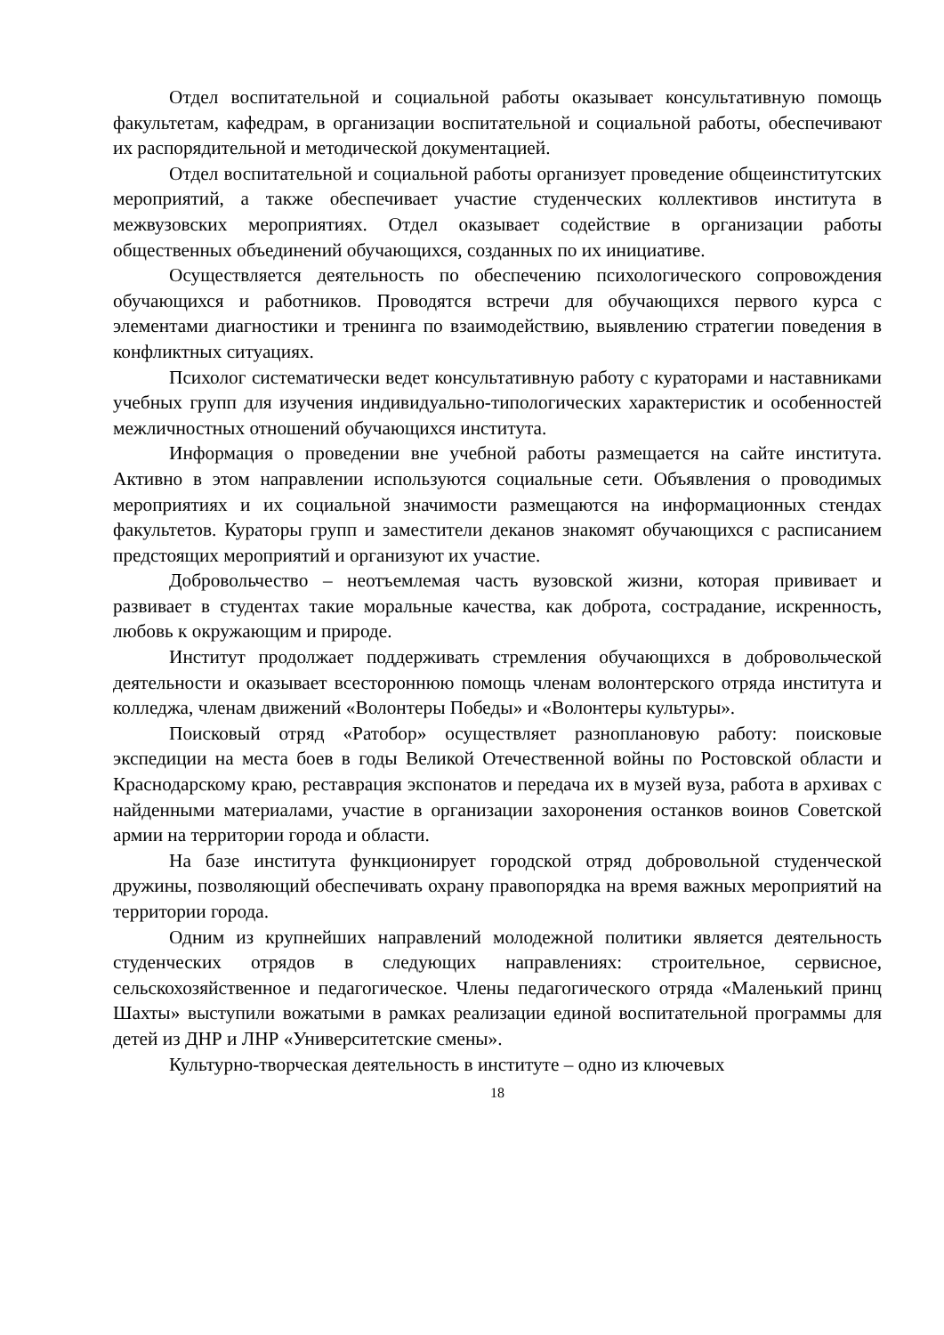Отдел воспитательной и социальной работы оказывает консультативную помощь факультетам, кафедрам, в организации воспитательной и социальной работы, обеспечивают их распорядительной и методической документацией.
Отдел воспитательной и социальной работы организует проведение общеинститутских мероприятий, а также обеспечивает участие студенческих коллективов института в межвузовских мероприятиях. Отдел оказывает содействие в организации работы общественных объединений обучающихся, созданных по их инициативе.
Осуществляется деятельность по обеспечению психологического сопровождения обучающихся и работников. Проводятся встречи для обучающихся первого курса с элементами диагностики и тренинга по взаимодействию, выявлению стратегии поведения в конфликтных ситуациях.
Психолог систематически ведет консультативную работу с кураторами и наставниками учебных групп для изучения индивидуально-типологических характеристик и особенностей межличностных отношений обучающихся института.
Информация о проведении вне учебной работы размещается на сайте института. Активно в этом направлении используются социальные сети. Объявления о проводимых мероприятиях и их социальной значимости размещаются на информационных стендах факультетов. Кураторы групп и заместители деканов знакомят обучающихся с расписанием предстоящих мероприятий и организуют их участие.
Добровольчество – неотъемлемая часть вузовской жизни, которая прививает и развивает в студентах такие моральные качества, как доброта, сострадание, искренность, любовь к окружающим и природе.
Институт продолжает поддерживать стремления обучающихся в добровольческой деятельности и оказывает всестороннюю помощь членам волонтерского отряда института и колледжа, членам движений «Волонтеры Победы» и «Волонтеры культуры».
Поисковый отряд «Ратобор» осуществляет разноплановую работу: поисковые экспедиции на места боев в годы Великой Отечественной войны по Ростовской области и Краснодарскому краю, реставрация экспонатов и передача их в музей вуза, работа в архивах с найденными материалами, участие в организации захоронения останков воинов Советской армии на территории города и области.
На базе института функционирует городской отряд добровольной студенческой дружины, позволяющий обеспечивать охрану правопорядка на время важных мероприятий на территории города.
Одним из крупнейших направлений молодежной политики является деятельность студенческих отрядов в следующих направлениях: строительное, сервисное, сельскохозяйственное и педагогическое. Члены педагогического отряда «Маленький принц Шахты» выступили вожатыми в рамках реализации единой воспитательной программы для детей из ДНР и ЛНР «Университетские смены».
Культурно-творческая деятельность в институте – одно из ключевых
18